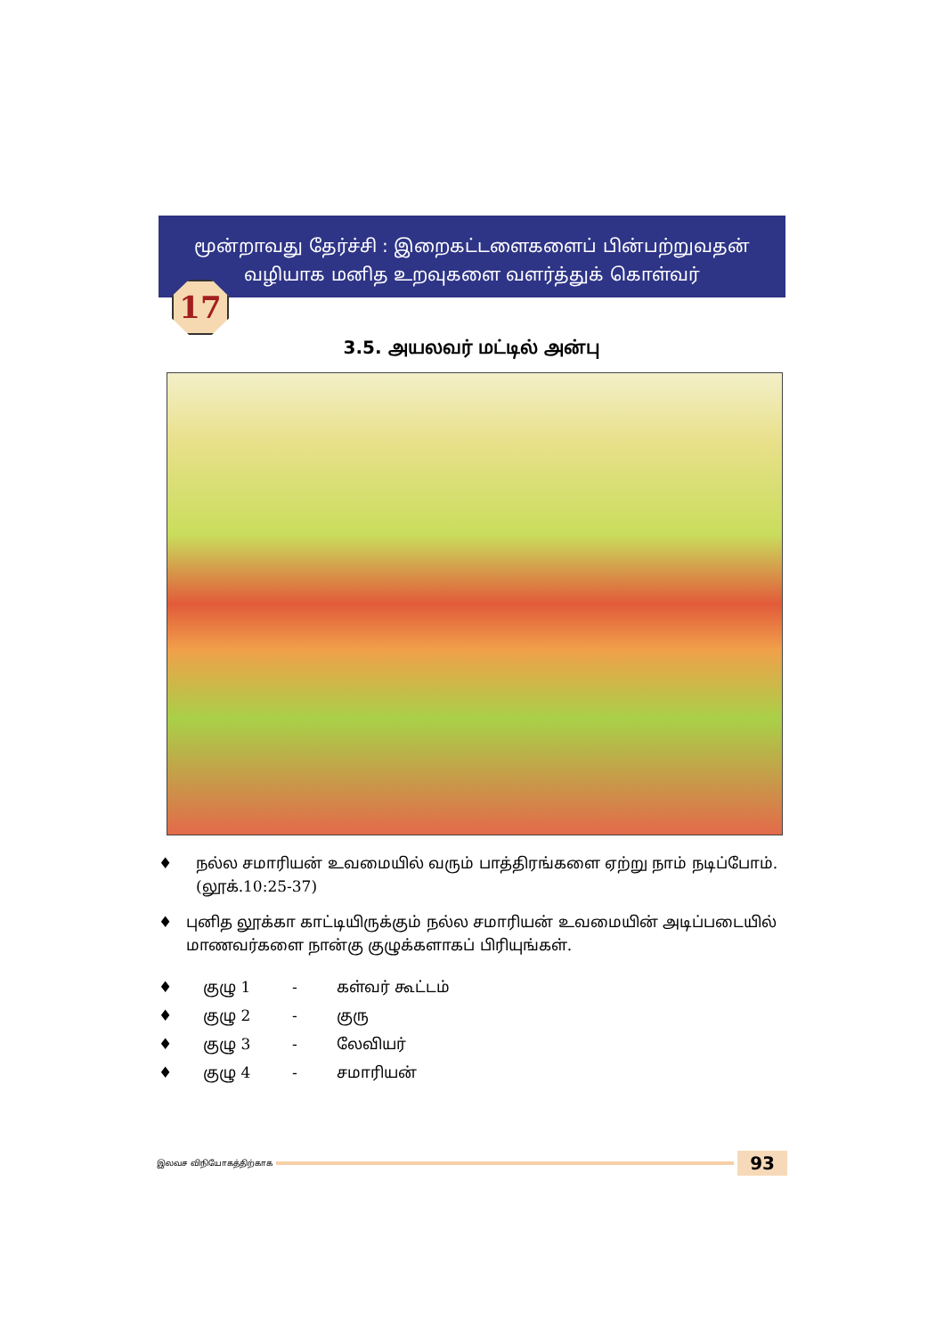மூன்றாவது தேர்ச்சி : இறைகட்டளைகளைப் பின்பற்றுவதன்
வழியாக மனித உறவுகளை வளர்த்துக் கொள்வர்
17
3.5. அயலவர் மட்டில் அன்பு
♦ நல்ல சமாரியன் உவமையில் வரும் பாத்திரங்களை ஏற்று நாம் நடிப்போம்.(லூக்.10:25-37)
♦ புனித லூக்கா காட்டியிருக்கும் நல்ல சமாரியன் உவமையின் அடிப்படையில் மாணவர்களை நான்கு குழுக்களாகப் பிரியுங்கள்.
♦ குழு 1 - கள்வர் கூட்டம்
♦ குழு 2 - குரு
♦ குழு 3 - லேவியர்
♦ குழு 4 - சமாரியன்
இலவச விநியோகத்திற்காக 93